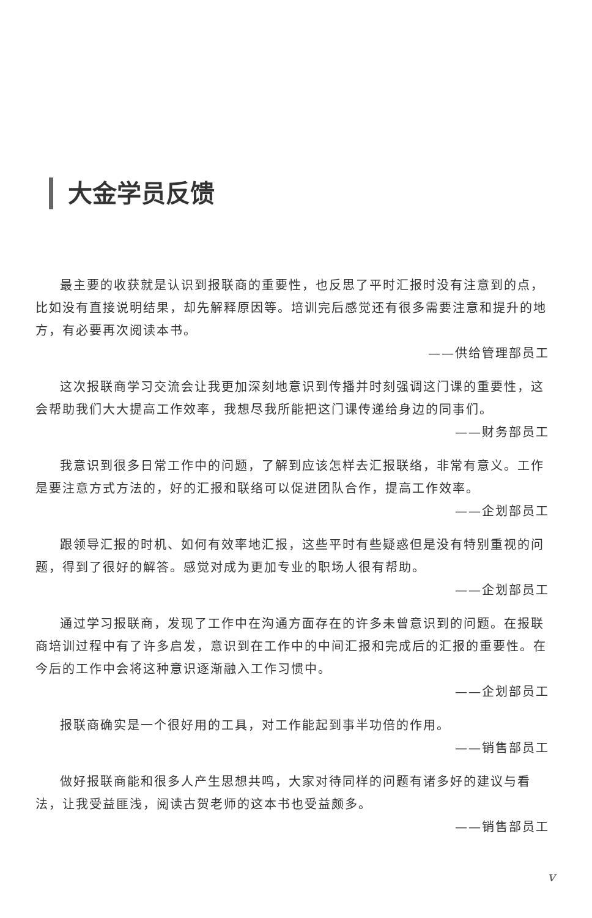大金学员反馈
最主要的收获就是认识到报联商的重要性，也反思了平时汇报时没有注意到的点，比如没有直接说明结果，却先解释原因等。培训完后感觉还有很多需要注意和提升的地方，有必要再次阅读本书。
——供给管理部员工
这次报联商学习交流会让我更加深刻地意识到传播并时刻强调这门课的重要性，这会帮助我们大大提高工作效率，我想尽我所能把这门课传递给身边的同事们。
——财务部员工
我意识到很多日常工作中的问题，了解到应该怎样去汇报联络，非常有意义。工作是要注意方式方法的，好的汇报和联络可以促进团队合作，提高工作效率。
——企划部员工
跟领导汇报的时机、如何有效率地汇报，这些平时有些疑惑但是没有特别重视的问题，得到了很好的解答。感觉对成为更加专业的职场人很有帮助。
——企划部员工
通过学习报联商，发现了工作中在沟通方面存在的许多未曾意识到的问题。在报联商培训过程中有了许多启发，意识到在工作中的中间汇报和完成后的汇报的重要性。在今后的工作中会将这种意识逐渐融入工作习惯中。
——企划部员工
报联商确实是一个很好用的工具，对工作能起到事半功倍的作用。
——销售部员工
做好报联商能和很多人产生思想共鸣，大家对待同样的问题有诸多好的建议与看法，让我受益匪浅，阅读古贺老师的这本书也受益颇多。
——销售部员工
v